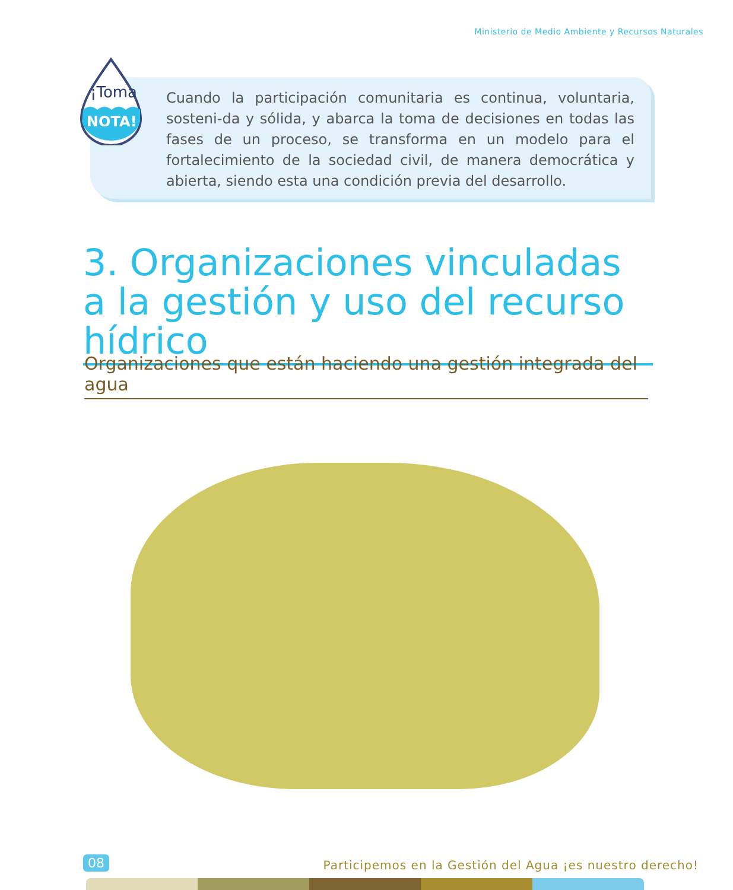Ministerio de Medio Ambiente y Recursos Naturales
Cuando la participación comunitaria es continua, voluntaria, sosteni-da y sólida, y abarca la toma de decisiones en todas las fases de un proceso, se transforma en un modelo para el fortalecimiento de la sociedad civil, de manera democrática y abierta, siendo esta una condición previa del desarrollo.
¡Toma
NOTA!
3. Organizaciones vinculadas a la gestión y uso del recurso hídrico
Organizaciones que están haciendo una gestión integrada del agua
08
Participemos en la Gestión del Agua ¡es nuestro derecho!